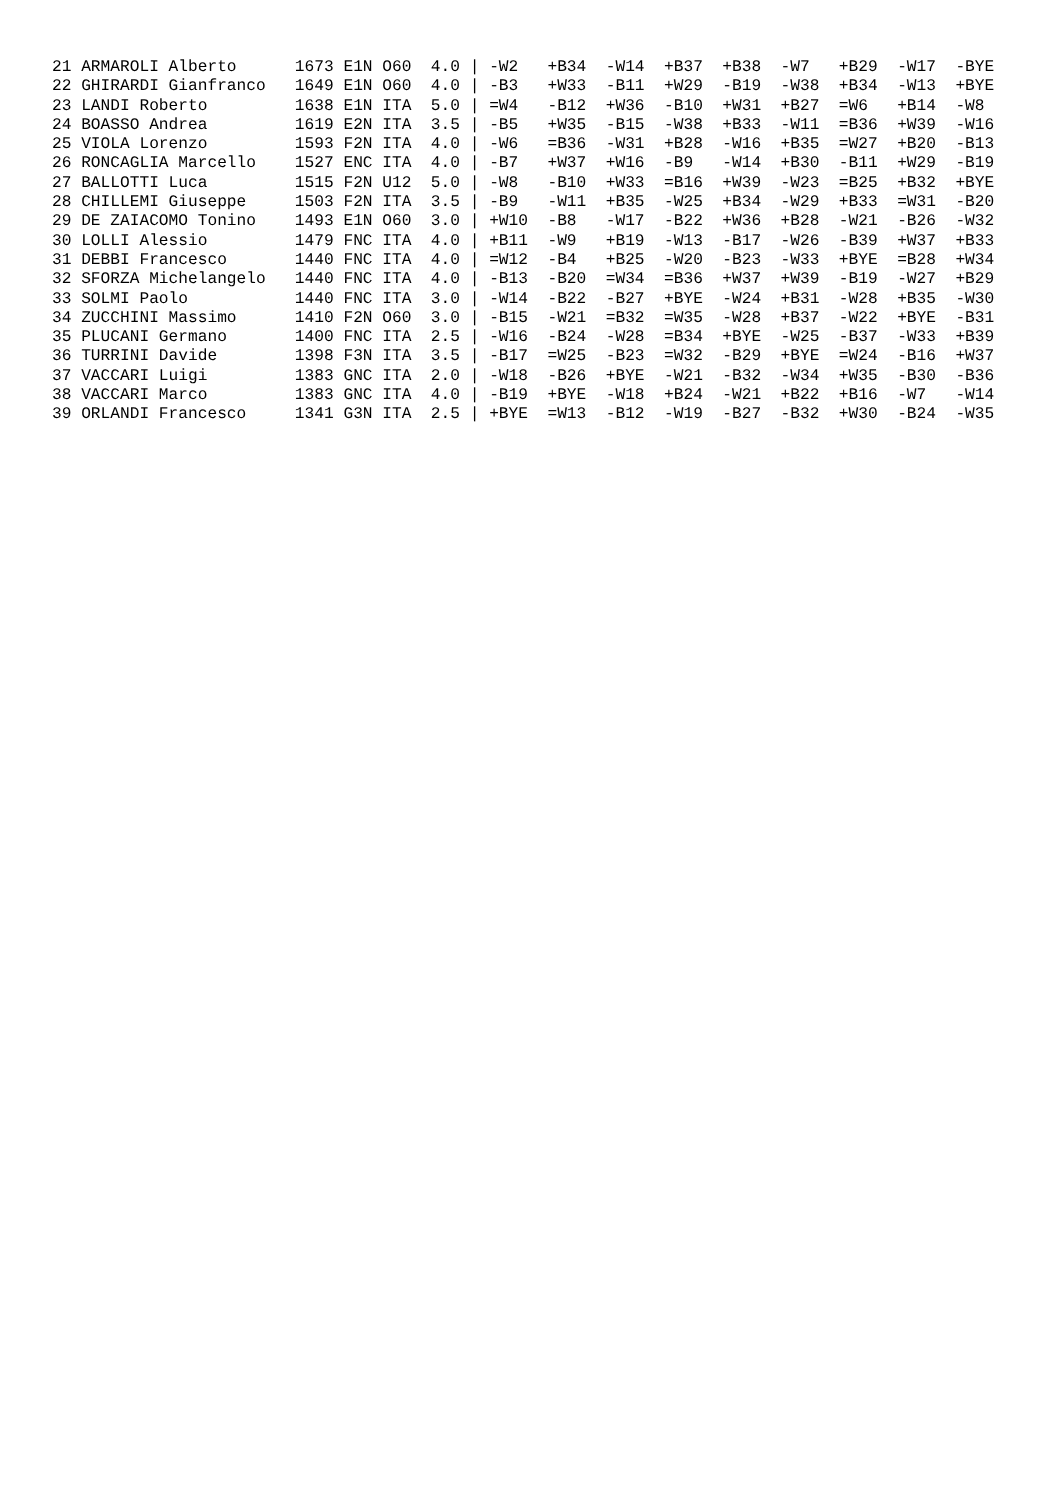21 ARMAROLI Alberto      1673 E1N O60  4.0 | -W2   +B34  -W14  +B37  +B38  -W7   +B29  -W17  -BYE
22 GHIRARDI Gianfranco   1649 E1N O60  4.0 | -B3   +W33  -B11  +W29  -B19  -W38  +B34  -W13  +BYE
23 LANDI Roberto         1638 E1N ITA  5.0 | =W4   -B12  +W36  -B10  +W31  +B27  =W6   +B14  -W8
24 BOASSO Andrea         1619 E2N ITA  3.5 | -B5   +W35  -B15  -W38  +B33  -W11  =B36  +W39  -W16
25 VIOLA Lorenzo         1593 F2N ITA  4.0 | -W6   =B36  -W31  +B28  -W16  +B35  =W27  +B20  -B13
26 RONCAGLIA Marcello    1527 ENC ITA  4.0 | -B7   +W37  +W16  -B9   -W14  +B30  -B11  +W29  -B19
27 BALLOTTI Luca         1515 F2N U12  5.0 | -W8   -B10  +W33  =B16  +W39  -W23  =B25  +B32  +BYE
28 CHILLEMI Giuseppe     1503 F2N ITA  3.5 | -B9   -W11  +B35  -W25  +B34  -W29  +B33  =W31  -B20
29 DE ZAIACOMO Tonino    1493 E1N O60  3.0 | +W10  -B8   -W17  -B22  +W36  +B28  -W21  -B26  -W32
30 LOLLI Alessio         1479 FNC ITA  4.0 | +B11  -W9   +B19  -W13  -B17  -W26  -B39  +W37  +B33
31 DEBBI Francesco       1440 FNC ITA  4.0 | =W12  -B4   +B25  -W20  -B23  -W33  +BYE  =B28  +W34
32 SFORZA Michelangelo   1440 FNC ITA  4.0 | -B13  -B20  =W34  =B36  +W37  +W39  -B19  -W27  +B29
33 SOLMI Paolo           1440 FNC ITA  3.0 | -W14  -B22  -B27  +BYE  -W24  +B31  -W28  +B35  -W30
34 ZUCCHINI Massimo      1410 F2N O60  3.0 | -B15  -W21  =B32  =W35  -W28  +B37  -W22  +BYE  -B31
35 PLUCANI Germano       1400 FNC ITA  2.5 | -W16  -B24  -W28  =B34  +BYE  -W25  -B37  -W33  +B39
36 TURRINI Davide        1398 F3N ITA  3.5 | -B17  =W25  -B23  =W32  -B29  +BYE  =W24  -B16  +W37
37 VACCARI Luigi         1383 GNC ITA  2.0 | -W18  -B26  +BYE  -W21  -B32  -W34  +W35  -B30  -B36
38 VACCARI Marco         1383 GNC ITA  4.0 | -B19  +BYE  -W18  +B24  -W21  +B22  +B16  -W7   -W14
39 ORLANDI Francesco     1341 G3N ITA  2.5 | +BYE  =W13  -B12  -W19  -B27  -B32  +W30  -B24  -W35